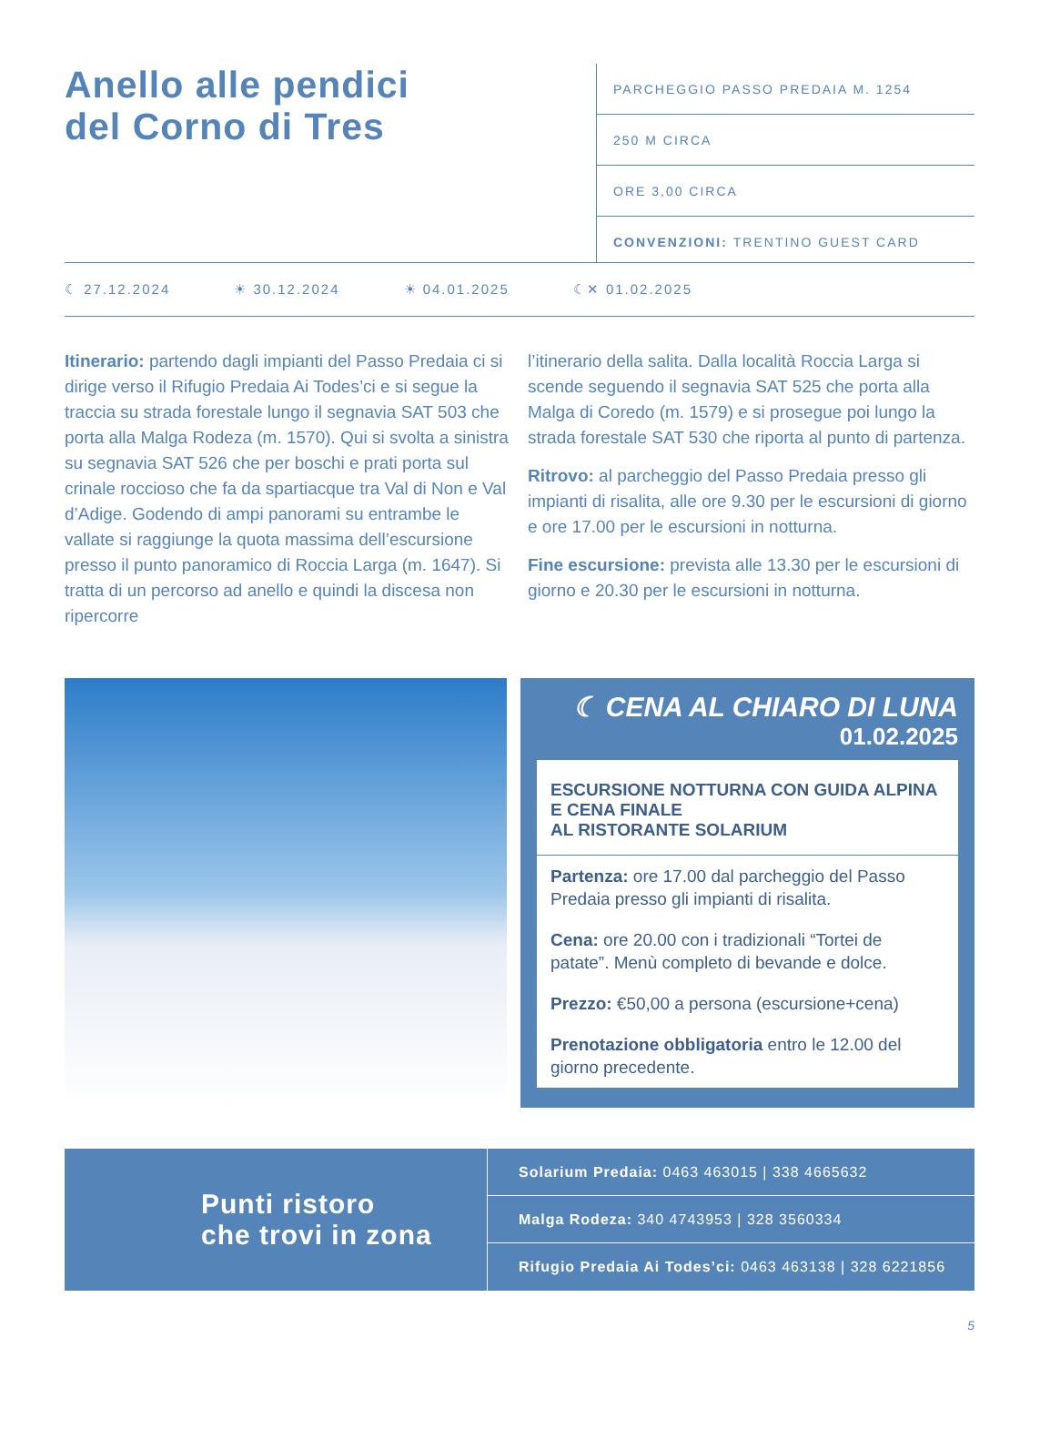Anello alle pendici
del Corno di Tres
PARCHEGGIO PASSO PREDAIA M. 1254
250 M CIRCA
ORE 3,00 CIRCA
CONVENZIONI: TRENTINO GUEST CARD
☾ 27.12.2024 ☀ 30.12.2024 ☀ 04.01.2025 ☾✕ 01.02.2025
Itinerario: partendo dagli impianti del Passo Predaia ci si dirige verso il Rifugio Predaia Ai Todes’ci e si segue la traccia su strada forestale lungo il segnavia SAT 503 che porta alla Malga Rodeza (m. 1570). Qui si svolta a sinistra su segnavia SAT 526 che per boschi e prati porta sul crinale roccioso che fa da spartiacque tra Val di Non e Val d’Adige. Godendo di ampi panorami su entrambe le vallate si raggiunge la quota massima dell’escursione presso il punto panoramico di Roccia Larga (m. 1647). Si tratta di un percorso ad anello e quindi la discesa non ripercorre
l’itinerario della salita. Dalla località Roccia Larga si scende seguendo il segnavia SAT 525 che porta alla Malga di Coredo (m. 1579) e si prosegue poi lungo la strada forestale SAT 530 che riporta al punto di partenza.
Ritrovo: al parcheggio del Passo Predaia presso gli impianti di risalita, alle ore 9.30 per le escursioni di giorno e ore 17.00 per le escursioni in notturna.
Fine escursione: prevista alle 13.30 per le escursioni di giorno e 20.30 per le escursioni in notturna.
☾ CENA AL CHIARO DI LUNA
01.02.2025
ESCURSIONE NOTTURNA CON GUIDA ALPINA E CENA FINALE
AL RISTORANTE SOLARIUM
Partenza: ore 17.00 dal parcheggio del Passo Predaia presso gli impianti di risalita.
Cena: ore 20.00 con i tradizionali “Tortei de patate”. Menù completo di bevande e dolce.
Prezzo: €50,00 a persona (escursione+cena)
Prenotazione obbligatoria entro le 12.00 del giorno precedente.
Punti ristoro
che trovi in zona
Solarium Predaia: 0463 463015 | 338 4665632
Malga Rodeza: 340 4743953 | 328 3560334
Rifugio Predaia Ai Todes’ci: 0463 463138 | 328 6221856
5